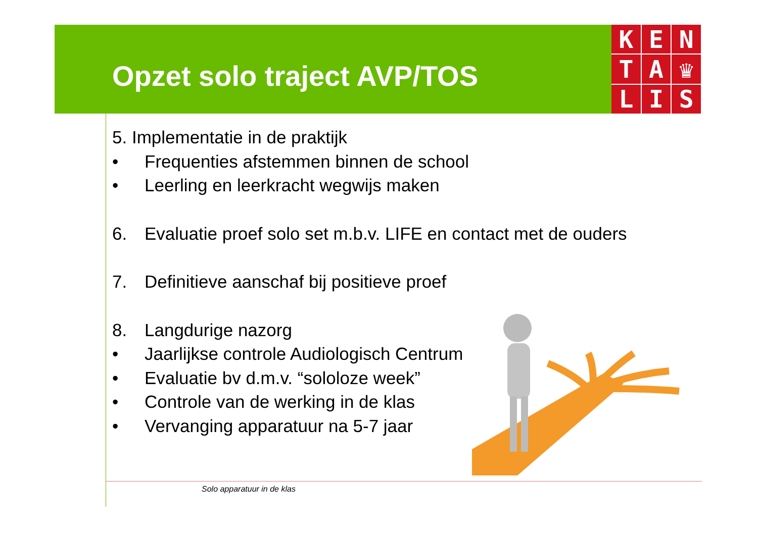Opzet solo traject AVP/TOS
K
E
N
T
A
♛
L
I
S
5. Implementatie in de praktijk
• Frequenties afstemmen binnen de school
• Leerling en leerkracht wegwijs maken
6. Evaluatie proef solo set m.b.v. LIFE en contact met de ouders
7. Definitieve aanschaf bij positieve proef
8. Langdurige nazorg
• Jaarlijkse controle Audiologisch Centrum
• Evaluatie bv d.m.v. “sololoze week”
• Controle van de werking in de klas
• Vervanging apparatuur na 5-7 jaar
Solo apparatuur in de klas